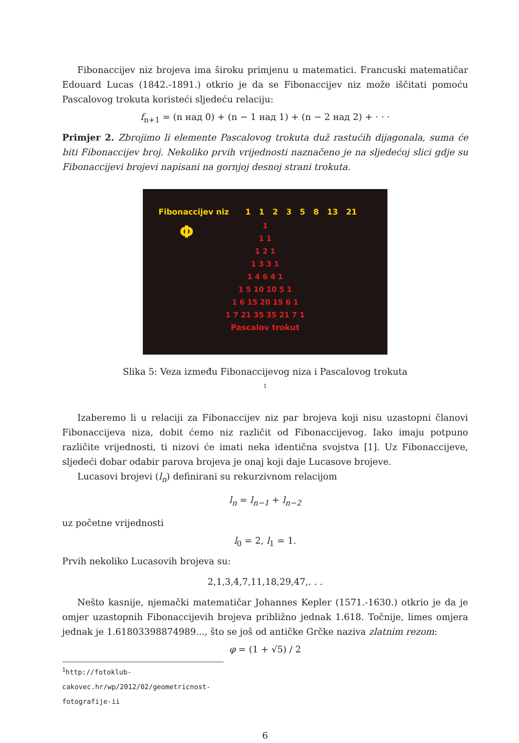Fibonaccijev niz brojeva ima široku primjenu u matematici. Francuski matematičar Edouard Lucas (1842.-1891.) otkrio je da se Fibonaccijev niz može iščitati pomoću Pascalovog trokuta koristeći sljedeću relaciju:
f<sub>n+1</sub> = (n над 0) + (n − 1 над 1) + (n − 2 над 2) + · · ·
Primjer 2. Zbrojimo li elemente Pascalovog trokuta duž rastućih dijagonala, suma će biti Fibonaccijev broj. Nekoliko prvih vrijednosti naznačeno je na sljedećoj slici gdje su Fibonaccijevi brojevi napisani na gornjoj desnoj strani trokuta.
Fibonaccijev niz 1 1 2 3 5 8 13 21
Φ
1
1 1
1 2 1
1 3 3 1
1 4 6 4 1
1 5 10 10 5 1
1 6 15 20 15 6 1
1 7 21 35 35 21 7 1
Pascalov trokut
Slika 5: Veza između Fibonaccijevog niza i Pascalovog trokuta
<sup>1</sup>
Izaberemo li u relaciji za Fibonaccijev niz par brojeva koji nisu uzastopni članovi Fibonaccijeva niza, dobit ćemo niz različit od Fibonaccijevog. Iako imaju potpuno različite vrijednosti, ti nizovi će imati neka identična svojstva [1]. Uz Fibonaccijeve, sljedeći dobar odabir parova brojeva je onaj koji daje Lucasove brojeve.
Lucasovi brojevi (l<sub>n</sub>) definirani su rekurzivnom relacijom
l<sub>n</sub> = l<sub>n−1</sub> + l<sub>n−2</sub>
uz početne vrijednosti
l<sub>0</sub> = 2, l<sub>1</sub> = 1.
Prvih nekoliko Lucasovih brojeva su:
2,1,3,4,7,11,18,29,47,. . .
Nešto kasnije, njemački matematičar Johannes Kepler (1571.-1630.) otkrio je da je omjer uzastopnih Fibonaccijevih brojeva približno jednak 1.618. Točnije, limes omjera jednak je 1.61803398874989..., što se još od antičke Grčke naziva zlatnim rezom:
φ = (1 + √5) / 2
<sup>1</sup> http://fotoklub-cakovec.hr/wp/2012/02/geometricnost-fotografije-ii
6